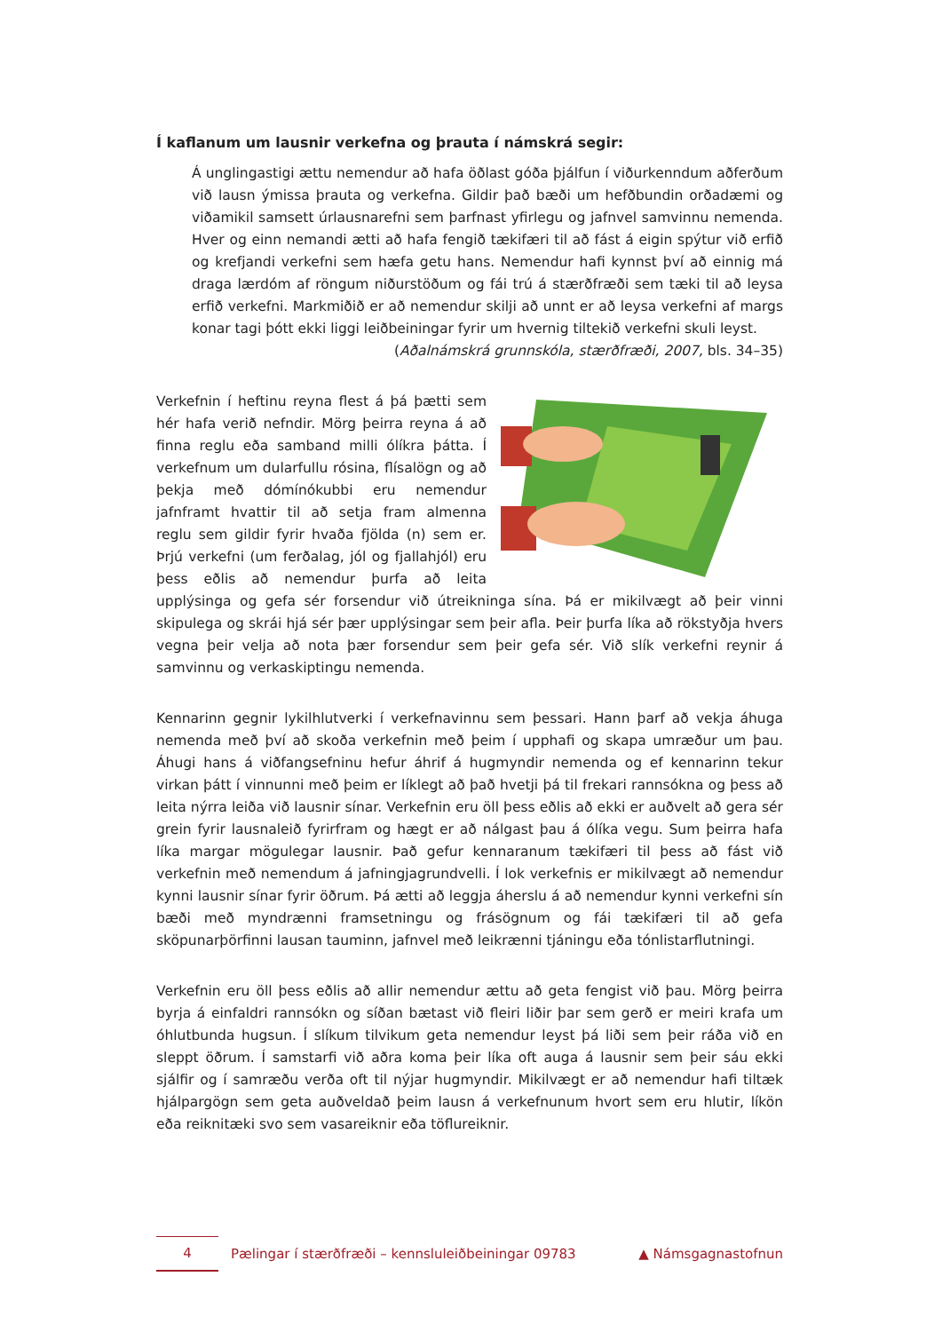Í kaflanum um lausnir verkefna og þrauta í námskrá segir:
Á unglingastigi ættu nemendur að hafa öðlast góða þjálfun í viðurkenndum aðferðum við lausn ýmissa þrauta og verkefna. Gildir það bæði um hefðbundin orðadæmi og viðamikil samsett úrlausnarefni sem þarfnast yfirlegu og jafnvel samvinnu nemenda. Hver og einn nemandi ætti að hafa fengið tækifæri til að fást á eigin spýtur við erfið og krefjandi verkefni sem hæfa getu hans. Nemendur hafi kynnst því að einnig má draga lærdóm af röngum niðurstöðum og fái trú á stærðfræði sem tæki til að leysa erfið verkefni. Markmiðið er að nemendur skilji að unnt er að leysa verkefni af margs konar tagi þótt ekki liggi leiðbeiningar fyrir um hvernig tiltekið verkefni skuli leyst.
(Aðalnámskrá grunnskóla, stærðfræði, 2007, bls. 34–35)
Verkefnin í heftinu reyna flest á þá þætti sem hér hafa verið nefndir. Mörg þeirra reyna á að finna reglu eða samband milli ólíkra þátta. Í verkefnum um dularfullu rósina, flísalögn og að þekja með dómínókubbi eru nemendur jafnframt hvattir til að setja fram almenna reglu sem gildir fyrir hvaða fjölda (n) sem er. Þrjú verkefni (um ferðalag, jól og fjallahjól) eru þess eðlis að nemendur þurfa að leita upplýsinga og gefa sér forsendur við útreikninga sína. Þá er mikilvægt að þeir vinni skipulega og skrái hjá sér þær upplýsingar sem þeir afla. Þeir þurfa líka að rökstyðja hvers vegna þeir velja að nota þær forsendur sem þeir gefa sér. Við slík verkefni reynir á samvinnu og verkaskiptingu nemenda.
Kennarinn gegnir lykilhlutverki í verkefnavinnu sem þessari. Hann þarf að vekja áhuga nemenda með því að skoða verkefnin með þeim í upphafi og skapa umræður um þau. Áhugi hans á viðfangsefninu hefur áhrif á hugmyndir nemenda og ef kennarinn tekur virkan þátt í vinnunni með þeim er líklegt að það hvetji þá til frekari rannsókna og þess að leita nýrra leiða við lausnir sínar. Verkefnin eru öll þess eðlis að ekki er auðvelt að gera sér grein fyrir lausnaleið fyrirfram og hægt er að nálgast þau á ólíka vegu. Sum þeirra hafa líka margar mögulegar lausnir. Það gefur kennaranum tækifæri til þess að fást við verkefnin með nemendum á jafningjagrundvelli. Í lok verkefnis er mikilvægt að nemendur kynni lausnir sínar fyrir öðrum. Þá ætti að leggja áherslu á að nemendur kynni verkefni sín bæði með myndrænni framsetningu og frásögnum og fái tækifæri til að gefa sköpunarþörfinni lausan tauminn, jafnvel með leikrænni tjáningu eða tónlistarflutningi.
Verkefnin eru öll þess eðlis að allir nemendur ættu að geta fengist við þau. Mörg þeirra byrja á einfaldri rannsókn og síðan bætast við fleiri liðir þar sem gerð er meiri krafa um óhlutbunda hugsun. Í slíkum tilvikum geta nemendur leyst þá liði sem þeir ráða við en sleppt öðrum. Í samstarfi við aðra koma þeir líka oft auga á lausnir sem þeir sáu ekki sjálfir og í samræðu verða oft til nýjar hugmyndir. Mikilvægt er að nemendur hafi tiltæk hjálpargögn sem geta auðveldað þeim lausn á verkefnunum hvort sem eru hlutir, líkön eða reiknitæki svo sem vasareiknir eða töflureiknir.
4
Pælingar í stærðfræði – kennsluleiðbeiningar 09783
▲ Námsgagnastofnun